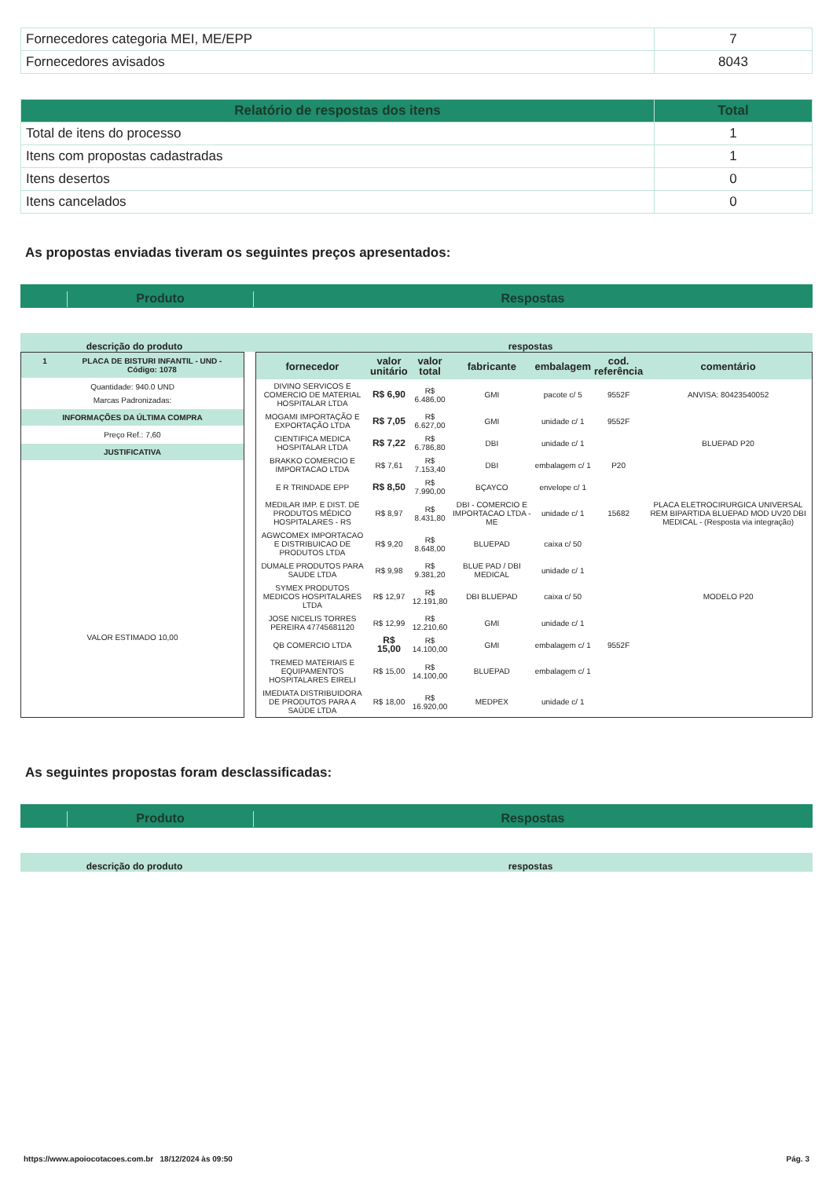| Fornecedores categoria MEI, ME/EPP | 7 |
| Fornecedores avisados | 8043 |
| Relatório de respostas dos itens | Total |
| --- | --- |
| Total de itens do processo | 1 |
| Itens com propostas cadastradas | 1 |
| Itens desertos | 0 |
| Itens cancelados | 0 |
As propostas enviadas tiveram os seguintes preços apresentados:
Produto
Respostas
descrição do produto
respostas
1 PLACA DE BISTURI INFANTIL - UND -
Código: 1078
Quantidade: 940.0 UND
Marcas Padronizadas:
INFORMAÇÕES DA ÚLTIMA COMPRA
Preço Ref.: 7,60
JUSTIFICATIVA
VALOR ESTIMADO 10,00
| fornecedor | valor unitário | valor total | fabricante | embalagem | cod. referência | comentário |
| --- | --- | --- | --- | --- | --- | --- |
| DIVINO SERVICOS E COMERCIO DE MATERIAL HOSPITALAR LTDA | R$ 6,90 | R$ 6.486,00 | GMI | pacote c/ 5 | 9552F | ANVISA: 80423540052 |
| MOGAMI IMPORTAÇÃO E EXPORTAÇÃO LTDA | R$ 7,05 | R$ 6.627,00 | GMI | unidade c/ 1 | 9552F | |
| CIENTIFICA MEDICA HOSPITALAR LTDA | R$ 7,22 | R$ 6.786,80 | DBI | unidade c/ 1 | | BLUEPAD P20 |
| BRAKKO COMERCIO E IMPORTACAO LTDA | R$ 7,61 | R$ 7.153,40 | DBI | embalagem c/ 1 | P20 | |
| E R TRINDADE EPP | R$ 8,50 | R$ 7.990,00 | BÇAYCO | envelope c/ 1 | | |
| MEDILAR IMP. E DIST. DE PRODUTOS MÉDICO HOSPITALARES - RS | R$ 8,97 | R$ 8.431,80 | DBI - COMERCIO E IMPORTACAO LTDA - ME | unidade c/ 1 | 15682 | PLACA ELETROCIRURGICA UNIVERSAL REM BIPARTIDA BLUEPAD MOD UV20 DBI MEDICAL - (Resposta via integração) |
| AGWCOMEX IMPORTACAO E DISTRIBUICAO DE PRODUTOS LTDA | R$ 9,20 | R$ 8.648,00 | BLUEPAD | caixa c/ 50 | | |
| DUMALE PRODUTOS PARA SAUDE LTDA | R$ 9,98 | R$ 9.381,20 | BLUE PAD / DBI MEDICAL | unidade c/ 1 | | |
| SYMEX PRODUTOS MEDICOS HOSPITALARES LTDA | R$ 12,97 | R$ 12.191,80 | DBI BLUEPAD | caixa c/ 50 | | MODELO P20 |
| JOSE NICELIS TORRES PEREIRA 47745681120 | R$ 12,99 | R$ 12.210,60 | GMI | unidade c/ 1 | | |
| QB COMERCIO LTDA | R$ 15,00 | R$ 14.100,00 | GMI | embalagem c/ 1 | 9552F | |
| TREMED MATERIAIS E EQUIPAMENTOS HOSPITALARES EIRELI | R$ 15,00 | R$ 14.100,00 | BLUEPAD | embalagem c/ 1 | | |
| IMEDIATA DISTRIBUIDORA DE PRODUTOS PARA A SAÚDE LTDA | R$ 18,00 | R$ 16.920,00 | MEDPEX | unidade c/ 1 | | |
As seguintes propostas foram desclassificadas:
Produto
Respostas
descrição do produto
respostas
https://www.apoiocotacoes.com.br 18/12/2024 às 09:50 Pág. 3